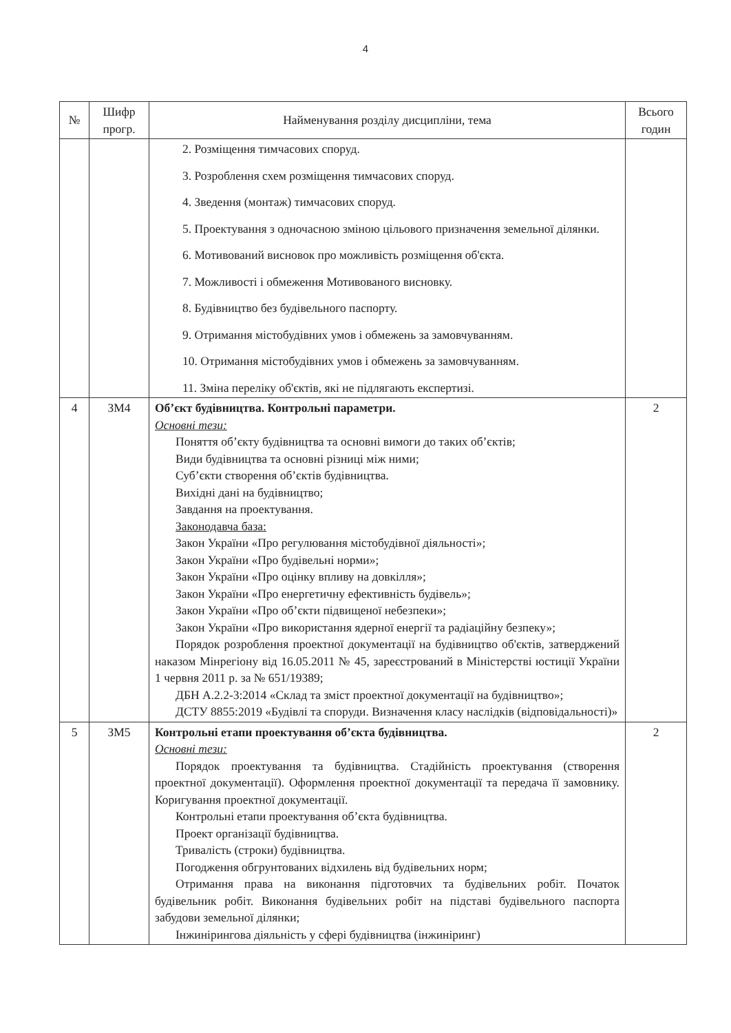4
| № | Шифр прогр. | Найменування розділу дисципліни, тема | Всього годин |
| --- | --- | --- | --- |
| | | 2. Розміщення тимчасових споруд. 3. Розроблення схем розміщення тимчасових споруд. 4. Зведення (монтаж) тимчасових споруд. 5. Проектування з одночасною зміною цільового призначення земельної ділянки. 6. Мотивований висновок про можливість розміщення об'єкта. 7. Можливості і обмеження Мотивованого висновку. 8. Будівництво без будівельного паспорту. 9. Отримання містобудівних умов і обмежень за замовчуванням. 10. Отримання містобудівних умов і обмежень за замовчуванням. 11. Зміна переліку об'єктів, які не підлягають експертизі. | |
| 4 | ЗМ4 | Об’єкт будівництва. Контрольні параметри. Основні тези: Поняття об’єкту будівництва та основні вимоги до таких об’єктів; Види будівництва та основні різниці між ними; Суб’єкти створення об’єктів будівництва. Вихідні дані на будівництво; Завдання на проектування. Законодавча база: Закон України «Про регулювання містобудівної діяльності»; Закон України «Про будівельні норми»; Закон України «Про оцінку впливу на довкілля»; Закон України «Про енергетичну ефективність будівель»; Закон України «Про об’єкти підвищеної небезпеки»; Закон України «Про використання ядерної енергії та радіаційну безпеку»; Порядок розроблення проектної документації на будівництво об'єктів, затверджений наказом Мінрегіону від 16.05.2011 № 45, зареєстрований в Міністерстві юстиції України 1 червня 2011 р. за № 651/19389; ДБН А.2.2-3:2014 «Склад та зміст проектної документації на будівництво»; ДСТУ 8855:2019 «Будівлі та споруди. Визначення класу наслідків (відповідальності)» | 2 |
| 5 | ЗМ5 | Контрольні етапи проектування об’єкта будівництва. Основні тези: Порядок проектування та будівництва. Стадійність проектування (створення проектної документації). Оформлення проектної документації та передача її замовнику. Коригування проектної документації. Контрольні етапи проектування об’єкта будівництва. Проект організації будівництва. Тривалість (строки) будівництва. Погодження обгрунтованих відхилень від будівельних норм; Отримання права на виконання підготовчих та будівельних робіт. Початок будівельник робіт. Виконання будівельних робіт на підставі будівельного паспорта забудови земельної ділянки; Інжинірингова діяльність у сфері будівництва (інжиніринг) | 2 |